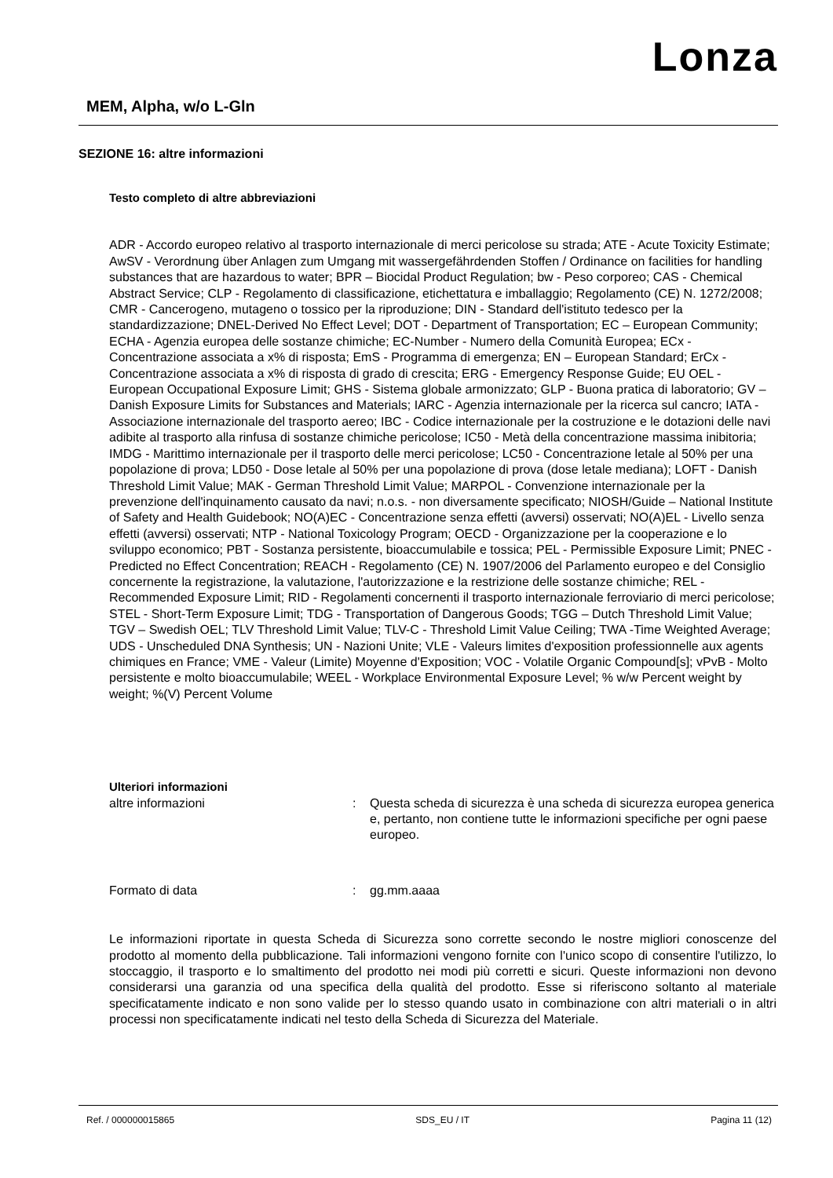Lonza
MEM, Alpha, w/o L-Gln
SEZIONE 16: altre informazioni
Testo completo di altre abbreviazioni
ADR - Accordo europeo relativo al trasporto internazionale di merci pericolose su strada; ATE - Acute Toxicity Estimate; AwSV - Verordnung über Anlagen zum Umgang mit wassergefährdenden Stoffen / Ordinance on facilities for handling substances that are hazardous to water; BPR – Biocidal Product Regulation; bw - Peso corporeo; CAS - Chemical Abstract Service; CLP - Regolamento di classificazione, etichettatura e imballaggio; Regolamento (CE) N. 1272/2008; CMR - Cancerogeno, mutageno o tossico per la riproduzione; DIN - Standard dell'istituto tedesco per la standardizzazione; DNEL-Derived No Effect Level; DOT - Department of Transportation; EC – European Community; ECHA - Agenzia europea delle sostanze chimiche; EC-Number - Numero della Comunità Europea; ECx - Concentrazione associata a x% di risposta; EmS - Programma di emergenza; EN – European Standard; ErCx - Concentrazione associata a x% di risposta di grado di crescita; ERG - Emergency Response Guide; EU OEL - European Occupational Exposure Limit; GHS - Sistema globale armonizzato; GLP - Buona pratica di laboratorio; GV – Danish Exposure Limits for Substances and Materials; IARC - Agenzia internazionale per la ricerca sul cancro; IATA - Associazione internazionale del trasporto aereo; IBC - Codice internazionale per la costruzione e le dotazioni delle navi adibite al trasporto alla rinfusa di sostanze chimiche pericolose; IC50 - Metà della concentrazione massima inibitoria; IMDG - Marittimo internazionale per il trasporto delle merci pericolose; LC50 - Concentrazione letale al 50% per una popolazione di prova; LD50 - Dose letale al 50% per una popolazione di prova (dose letale mediana); LOFT - Danish Threshold Limit Value; MAK - German Threshold Limit Value; MARPOL - Convenzione internazionale per la prevenzione dell'inquinamento causato da navi; n.o.s. - non diversamente specificato; NIOSH/Guide – National Institute of Safety and Health Guidebook; NO(A)EC - Concentrazione senza effetti (avversi) osservati; NO(A)EL - Livello senza effetti (avversi) osservati; NTP - National Toxicology Program; OECD - Organizzazione per la cooperazione e lo sviluppo economico; PBT - Sostanza persistente, bioaccumulabile e tossica; PEL - Permissible Exposure Limit; PNEC - Predicted no Effect Concentration; REACH - Regolamento (CE) N. 1907/2006 del Parlamento europeo e del Consiglio concernente la registrazione, la valutazione, l'autorizzazione e la restrizione delle sostanze chimiche; REL - Recommended Exposure Limit; RID - Regolamenti concernenti il trasporto internazionale ferroviario di merci pericolose; STEL - Short-Term Exposure Limit; TDG - Transportation of Dangerous Goods; TGG – Dutch Threshold Limit Value; TGV – Swedish OEL; TLV Threshold Limit Value; TLV-C - Threshold Limit Value Ceiling; TWA -Time Weighted Average; UDS - Unscheduled DNA Synthesis; UN - Nazioni Unite; VLE - Valeurs limites d'exposition professionnelle aux agents chimiques en France; VME - Valeur (Limite) Moyenne d'Exposition; VOC - Volatile Organic Compound[s]; vPvB - Molto persistente e molto bioaccumulabile; WEEL - Workplace Environmental Exposure Level; % w/w Percent weight by weight; %(V) Percent Volume
Ulteriori informazioni
altre informazioni : Questa scheda di sicurezza è una scheda di sicurezza europea generica e, pertanto, non contiene tutte le informazioni specifiche per ogni paese europeo.
Formato di data : gg.mm.aaaa
Le informazioni riportate in questa Scheda di Sicurezza sono corrette secondo le nostre migliori conoscenze del prodotto al momento della pubblicazione. Tali informazioni vengono fornite con l'unico scopo di consentire l'utilizzo, lo stoccaggio, il trasporto e lo smaltimento del prodotto nei modi più corretti e sicuri. Queste informazioni non devono considerarsi una garanzia od una specifica della qualità del prodotto. Esse si riferiscono soltanto al materiale specificatamente indicato e non sono valide per lo stesso quando usato in combinazione con altri materiali o in altri processi non specificatamente indicati nel testo della Scheda di Sicurezza del Materiale.
Ref. / 000000015865 SDS_EU / IT Pagina 11 (12)